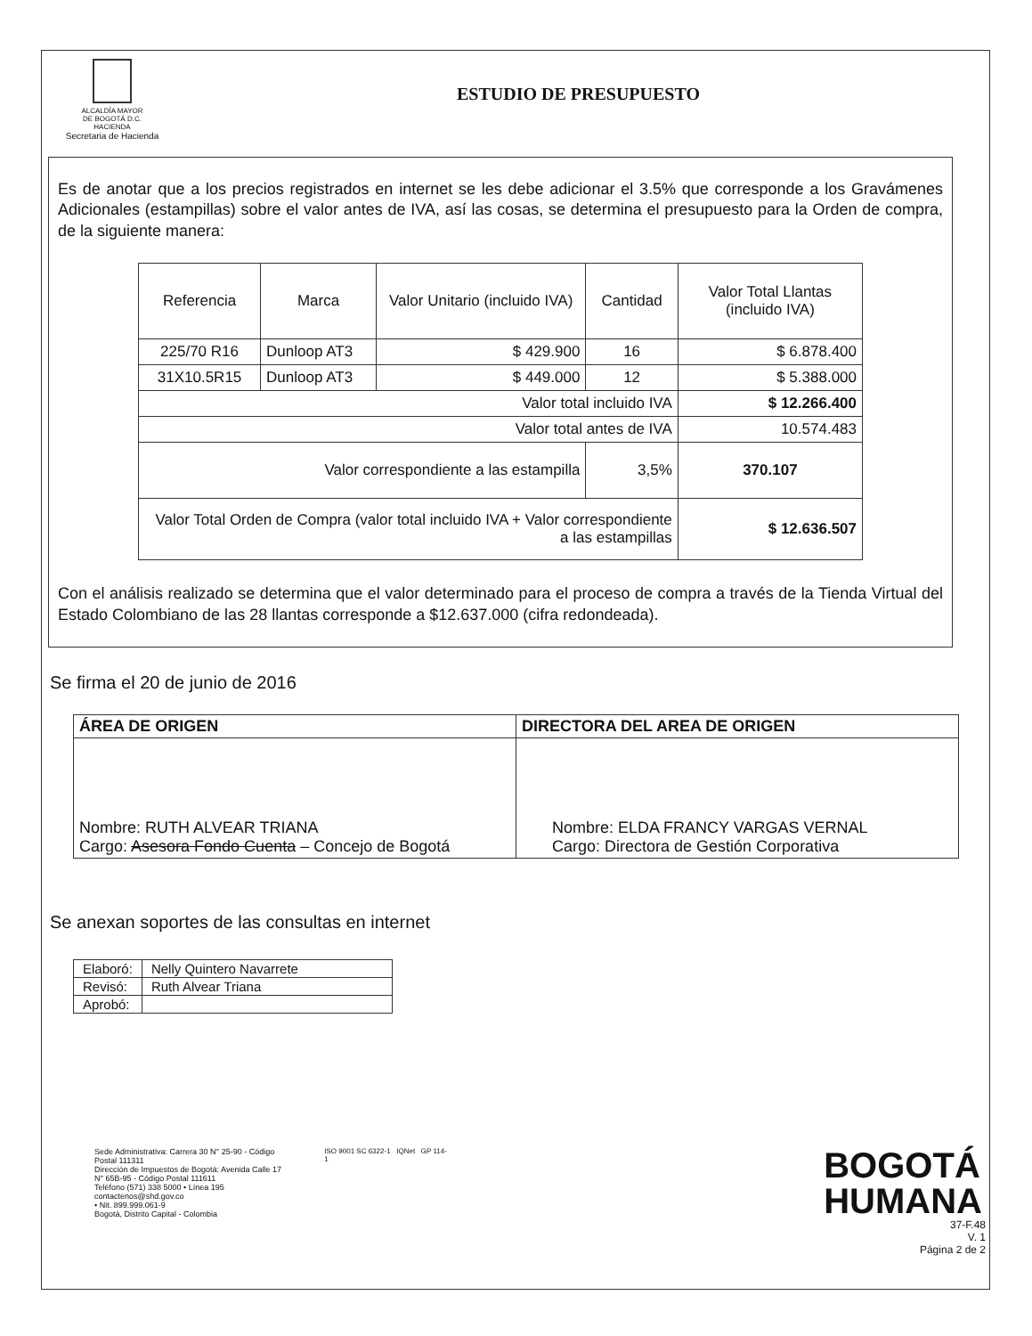ALCALDÍA MAYOR
DE BOGOTÁ D.C.
HACIENDA
Secretaria de Hacienda
ESTUDIO DE PRESUPUESTO
Es de anotar que a los precios registrados en internet se les debe adicionar el 3.5% que corresponde a los Gravámenes Adicionales (estampillas) sobre el valor antes de IVA, así las cosas, se determina el presupuesto para la Orden de compra, de la siguiente manera:
| Referencia | Marca | Valor Unitario (incluido IVA) | Cantidad | Valor Total Llantas (incluido IVA) |
| --- | --- | --- | --- | --- |
| 225/70 R16 | Dunloop AT3 | $ 429.900 | 16 | $ 6.878.400 |
| 31X10.5R15 | Dunloop AT3 | $ 449.000 | 12 | $ 5.388.000 |
| Valor total incluido IVA | | | | $ 12.266.400 |
| Valor total antes de IVA | | | | 10.574.483 |
| Valor correspondiente a las estampilla | | | 3,5% | 370.107 |
| Valor Total Orden de Compra (valor total incluido IVA + Valor correspondiente a las estampillas | | | | $ 12.636.507 |
Con el análisis realizado se determina que el valor determinado para el proceso de compra a través de la Tienda Virtual del Estado Colombiano de las 28 llantas corresponde a $12.637.000 (cifra redondeada).
Se firma el 20 de junio de 2016
| ÁREA DE ORIGEN | DIRECTORA DEL AREA DE ORIGEN |
| --- | --- |
| Nombre: RUTH ALVEAR TRIANA Cargo: Asesora Fondo Cuenta – Concejo de Bogotá | Nombre: ELDA FRANCY VARGAS VERNAL Cargo: Directora de Gestión Corporativa |
Se anexan soportes de las consultas en internet
| Elaboró: | Nelly Quintero Navarrete |
| Revisó: | Ruth Alvear Triana |
| Aprobó: | |
Sede Administrativa: Carrera 30 N° 25-90 - Código Postal 111311
Dirección de Impuestos de Bogotá: Avenida Calle 17 N° 65B-95 - Código Postal 111611
Teléfono (571) 338 5000 • Línea 195
contactenos@shd.gov.co
• Nit. 899.999.061-9
Bogotá, Distrito Capital - Colombia
ISO 9001 SC 6322-1 IQNet GP 114-1
BOGOTÁ
HUMANA
37-F.48
V. 1
Página 2 de 2